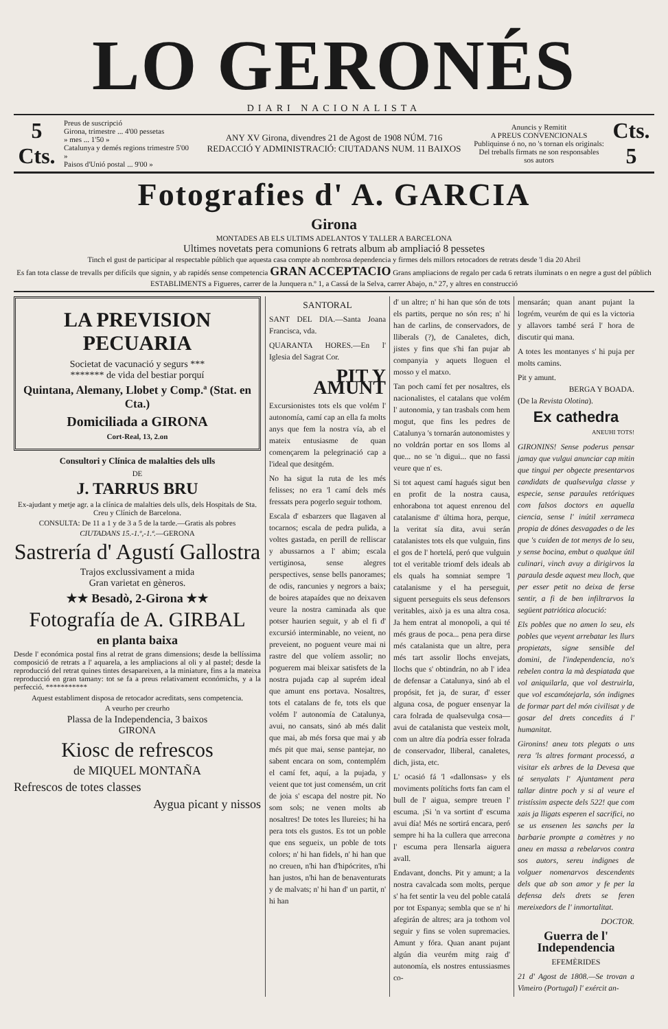LO GERONÉS
DIARI NACIONALISTA
5 Cts.
Preus de suscripció
Girona, trimestre ... 4'00 pessetas
» mes ... 1'50 »
Catalunya y demés regions trimestre 5'00 »
Paisos d'Unió postal ... 9'00 »
ANY XV Girona, divendres 21 de Agost de 1908 NÚM. 716
REDACCIÓ Y ADMINISTRACIÓ: CIUTADANS NUM. 11 BAIXOS
Anuncis y Remitit
A PREUS CONVENCIONALS
Publiquinse ó no, no 's tornan els originals:
Del treballs firmats ne son responsables sos autors
Cts. 5
Fotografies d' A. GARCIA
Girona
MONTADES AB ELS ULTIMS ADELANTOS Y TALLER A BARCELONA
Ultimes novetats pera comunions 6 retrats album ab ampliació 8 pessetes
Tinch el gust de participar al respectable públich que aquesta casa compte ab nombrosa dependencia y firmes dels millors retocadors de retrats desde 'l dia 20 Abril
Es fan tota classe de trevalls per difícils que signin, y ab rapidés sense competencia GRAN ACCEPTACIO Grans ampliacions de regalo per cada 6 retrats iluminats o en negre a gust del públich
ESTABLIMENTS a Figueres, carrer de la Junquera n.º 1, a Cassá de la Selva, carrer Abajo, n.º 27, y altres en construcció
LA PREVISION PECUARIA
Societat de vacunació y segurs ***
******* de vida del bestiar porquí
Quintana, Alemany, Llobet y Comp.ª (Stat. en Cta.)
Domiciliada a GIRONA
Cort-Real, 13, 2.on
Consultori y Clínica de malalties dels ulls
DE
J. TARRUS BRU
Ex-ajudant y metje agr. a la clínica de malalties dels ulls, dels Hospitals de Sta. Creu y Clínich de Barcelona.
CONSULTA: De 11 a 1 y de 3 a 5 de la tarde.—Gratis als pobres
CIUTADANS 15.-1.º,-1.ª.—GERONA
Sastrería d' Agustí Gallostra
Trajos exclussivament a mida
Gran varietat en gèneros.
★★ Besadò, 2-Girona ★★
Fotografía de A. GIRBAL
en planta baixa
Desde l' económica postal fins al retrat de grans dimensions; desde la bellíssima composició de retrats a l' aquarela, a les ampliacions al oli y al pastel; desde la reproducció del retrat quines tintes desapareixen, a la miniature, fins a la mateixa reproducció en gran tamany: tot se fa a preus relativament económichs, y a la perfecció. ***********
Aquest establiment disposa de retocador acreditats, sens competencia.
A veurho per creurho
Plassa de la Independencia, 3 baixos
GIRONA
Kiosc de refrescos
de MIQUEL MONTAÑA
Refrescos de totes classes
Aygua picant y nissos
SANTORAL
SANT DEL DIA.—Santa Joana Francisca, vda.
QUARANTA HORES.—En l' Iglesia del Sagrat Cor.
PIT Y AMUNT
Excursionistes tots els que volém l' autonomía, camí cap an ella fa molts anys que fem la nostra vía, ab el mateix entusiasme de quan començarem la pelegrinació cap a l'ideal que desitgém.
No ha sigut la ruta de les més felisses; no era 'l camí dels més fressats pera pogerlo seguir tothom.
Escala d' esbarzers que llagaven al tocarnos; escala de pedra pulida, a voltes gastada, en perill de relliscar y abussarnos a l' abim; escala vertiginosa, sense alegres perspectives, sense bells panorames; de odis, rancunies y negrors a baix; de boires atapaídes que no deixaven veure la nostra caminada als que potser haurien seguit, y ab el fi d' excursió interminable, no veient, no preveient, no poguent veure mai ni rastre del que volíem assolir; no poguerem mai bleixar satisfets de la nostra pujada cap al suprém ideal que amunt ens portava. Nosaltres, tots el catalans de fe, tots els que volém l' autonomía de Catalunya, avui, no cansats, sinó ab més dalit que mai, ab més forsa que mai y ab més pit que mai, sense pantejar, no sabent encara on som, contemplém el camí fet, aquí, a la pujada, y veient que tot just comensém, un crit de joia s' escapa del nostre pit. No som sols; ne venen molts ab nosaltres! De totes les llureies; hi ha pera tots els gustos. Es tot un poble que ens segueix, un poble de tots colors; n' hi han fidels, n' hi han que no creuen, n'hi han d'hipócrites, n'hi han justos, n'hi han de benaventurats y de malvats; n' hi han d' un partit, n' hi han
d' un altre; n' hi han que són de tots els partits, perque no són res; n' hi han de carlins, de conservadors, de lliberals (?), de Canaletes, dich, jistes y fins que s'hi fan pujar ab companyia y aquets lloguen el mosso y el matxo.
Tan poch camí fet per nosaltres, els nacionalistes, el catalans que volém l' autonomia, y tan trasbals com hem mogut, que fins les pedres de Catalunya 's tornarán autonomistes y no voldrán portar en sos lloms al que... no se 'n digui... que no fassi veure que n' es.
Si tot aquest camí hagués sigut ben en profit de la nostra causa, enhorabona tot aquest enrenou del catalanisme d' última hora, perque, la veritat sía dita, avui serán catalanistes tots els que vulguin, fins el gos de l' hortelá, peró que vulguin tot el veritable triomf dels ideals ab els quals ha somniat sempre 'l catalanisme y el ha perseguit, siguent perseguits els seus defensors veritables, això ja es una altra cosa. Ja hem entrat al monopoli, a qui té més graus de poca... pena pera dirse més catalanista que un altre, pera més tart assolir llochs envejats, llochs que s' obtindrán, no ab l' idea de defensar a Catalunya, sinó ab el propósit, fet ja, de surar, d' esser alguna cosa, de poguer ensenyar la cara folrada de qualsevulga cosa—avui de catalanista que vesteix molt, com un altre día podría esser folrada de conservador, lliberal, canaletes, dich, jista, etc.
L' ocasió fá 'l «dallonsas» y els moviments polítichs forts fan cam el bull de l' aigua, sempre treuen l' escuma. ¡Si 'n va sortint d' escuma avui día! Més ne sortirá encara, peró sempre hi ha la cullera que arrecona l' escuma pera llensarla aiguera avall.
Endavant, donchs. Pit y amunt; a la nostra cavalcada som molts, perque s' ha fet sentir la veu del poble catalá por tot Espanya; sembla que se n' hi afegirán de altres; ara ja tothom vol seguir y fins se volen supremacies. Amunt y fóra. Quan anant pujant algún dia veurém mitg raig d' autonomía, els nostres entussiasmes co-
mensarán; quan anant pujant la logrém, veurém de qui es la victoria y allavors també será l' hora de discutir qui mana.
A totes les montanyes s' hi puja per molts camins.
Pit y amunt.
BERGA Y BOADA.
(De la Revista Olotina).
Ex cathedra
ANEUHI TOTS!
GIRONINS! Sense poderus pensar jamay que vulgui anunciar cap mitin que tingui per obgecte presentarvos candidats de qualsevulga classe y especie, sense paraules retóriques com falsos doctors en aquella ciencia, sense l' inútil xerrameca propia de dónes desvagades o de les que 's cuiden de tot menys de lo seu, y sense bocina, embut o qualque útil culinari, vinch avuy a dirigirvos la paraula desde aquest meu lloch, que per esser petit no deixa de ferse sentir, a fi de ben infiltrarvos la següent patriótica alocució:
Els pobles que no amen lo seu, els pobles que veyent arrebatar les llurs propietats, signe sensible del domini, de l'independencia, no's rebelen contra la mà despiatada que vol aniquilarla, que vol destruirla, que vol escamótejarla, són indignes de formar part del món civilisat y de gosar del drets concedits á l' humanitat.
Gironins! aneu tots plegats o uns rera 'ls altres formant processó, a visitar els arbres de la Devesa que té senyalats l' Ajuntament pera tallar dintre poch y si al veure el tristíssim aspecte dels 522! que com xais ja lligats esperen el sacrifici, no se us ensenen les sanchs per la barbarie prompte a comètres y no aneu en massa a rebelarvos contra sos autors, sereu indignes de volguer nomenarvos descendents dels que ab son amor y fe per la defensa dels drets se feren mereixedors de l' inmortalitat.
DOCTOR.
Guerra de l' Independencia
EFEMÈRIDES
21 d' Agost de 1808.—Se trovan a Vimeiro (Portugal) l' exércit an-